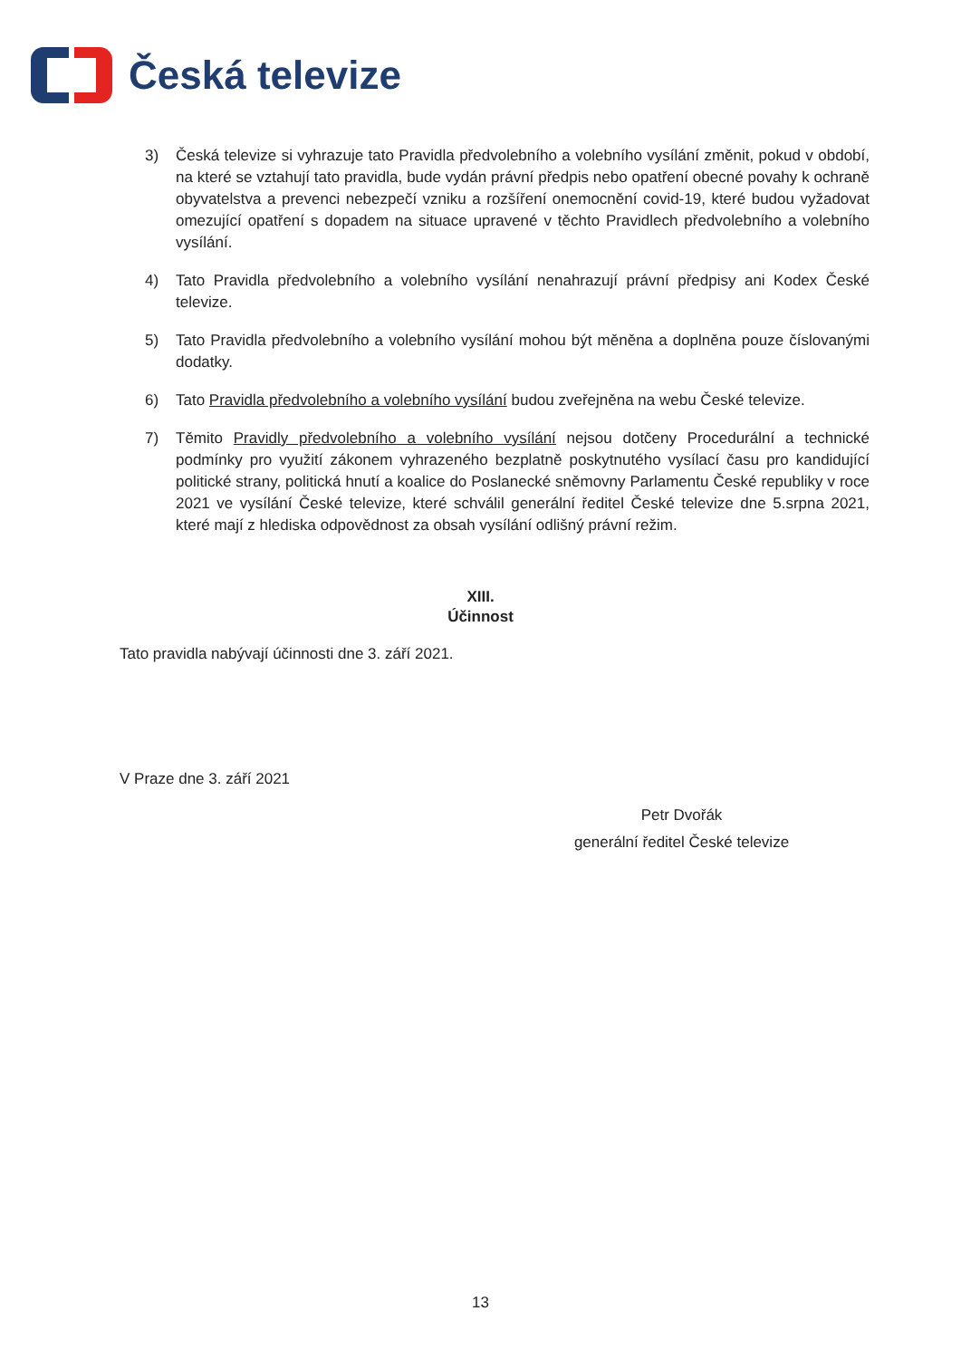Česká televize
3) Česká televize si vyhrazuje tato Pravidla předvolebního a volebního vysílání změnit, pokud v období, na které se vztahují tato pravidla, bude vydán právní předpis nebo opatření obecné povahy k ochraně obyvatelstva a prevenci nebezpečí vzniku a rozšíření onemocnění covid-19, které budou vyžadovat omezující opatření s dopadem na situace upravené v těchto Pravidlech předvolebního a volebního vysílání.
4) Tato Pravidla předvolebního a volebního vysílání nenahrazují právní předpisy ani Kodex České televize.
5) Tato Pravidla předvolebního a volebního vysílání mohou být měněna a doplněna pouze číslovanými dodatky.
6) Tato Pravidla předvolebního a volebního vysílání budou zveřejněna na webu České televize.
7) Těmito Pravidly předvolebního a volebního vysílání nejsou dotčeny Procedurální a technické podmínky pro využití zákonem vyhrazeného bezplatně poskytnutého vysílací času pro kandidující politické strany, politická hnutí a koalice do Poslanecké sněmovny Parlamentu České republiky v roce 2021 ve vysílání České televize, které schválil generální ředitel České televize dne 5.srpna 2021, které mají z hlediska odpovědnost za obsah vysílání odlišný právní režim.
XIII.
Účinnost
Tato pravidla nabývají účinnosti dne 3. září 2021.
V Praze dne 3. září 2021
Petr Dvořák
generální ředitel České televize
13